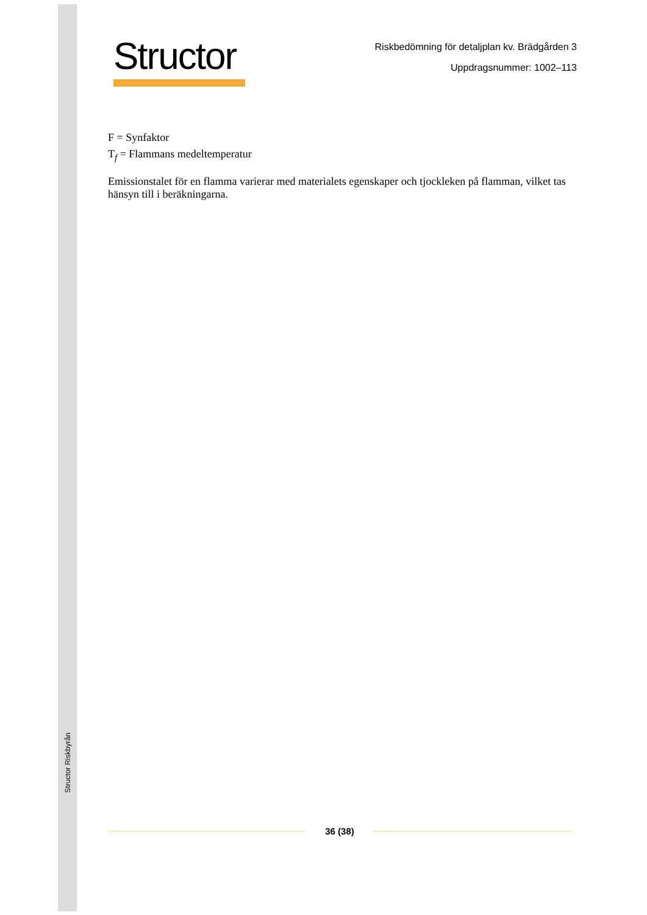Structor Riskbyrån
Structor
Riskbedömning för detaljplan kv. Brädgården 3
Uppdragsnummer: 1002–113
F = Synfaktor
T<sub>f</sub> = Flammans medeltemperatur
Emissionstalet för en flamma varierar med materialets egenskaper och tjockleken på flamman, vilket tas hänsyn till i beräkningarna.
36 (38)